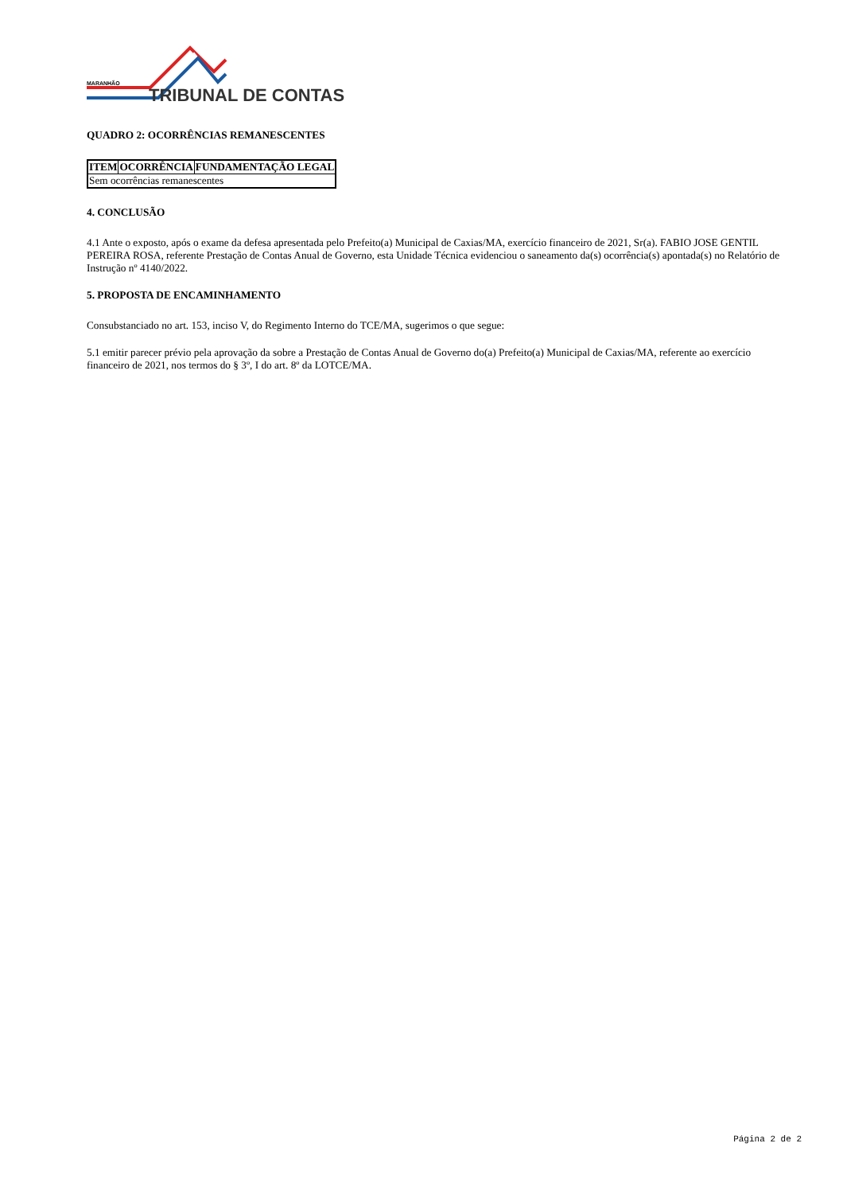MARANHÃO
TRIBUNAL DE CONTAS
QUADRO 2: OCORRÊNCIAS REMANESCENTES
| ITEM | OCORRÊNCIA | FUNDAMENTAÇÃO LEGAL |
| --- | --- | --- |
| Sem ocorrências remanescentes | | |
4. CONCLUSÃO
4.1 Ante o exposto, após o exame da defesa apresentada pelo Prefeito(a) Municipal de Caxias/MA, exercício financeiro de 2021, Sr(a). FABIO JOSE GENTIL PEREIRA ROSA, referente Prestação de Contas Anual de Governo, esta Unidade Técnica evidenciou o saneamento da(s) ocorrência(s) apontada(s) no Relatório de Instrução nº 4140/2022.
5. PROPOSTA DE ENCAMINHAMENTO
Consubstanciado no art. 153, inciso V, do Regimento Interno do TCE/MA, sugerimos o que segue:
5.1 emitir parecer prévio pela aprovação da sobre a Prestação de Contas Anual de Governo do(a) Prefeito(a) Municipal de Caxias/MA, referente ao exercício financeiro de 2021, nos termos do § 3º, I do art. 8º da LOTCE/MA.
Página 2 de 2